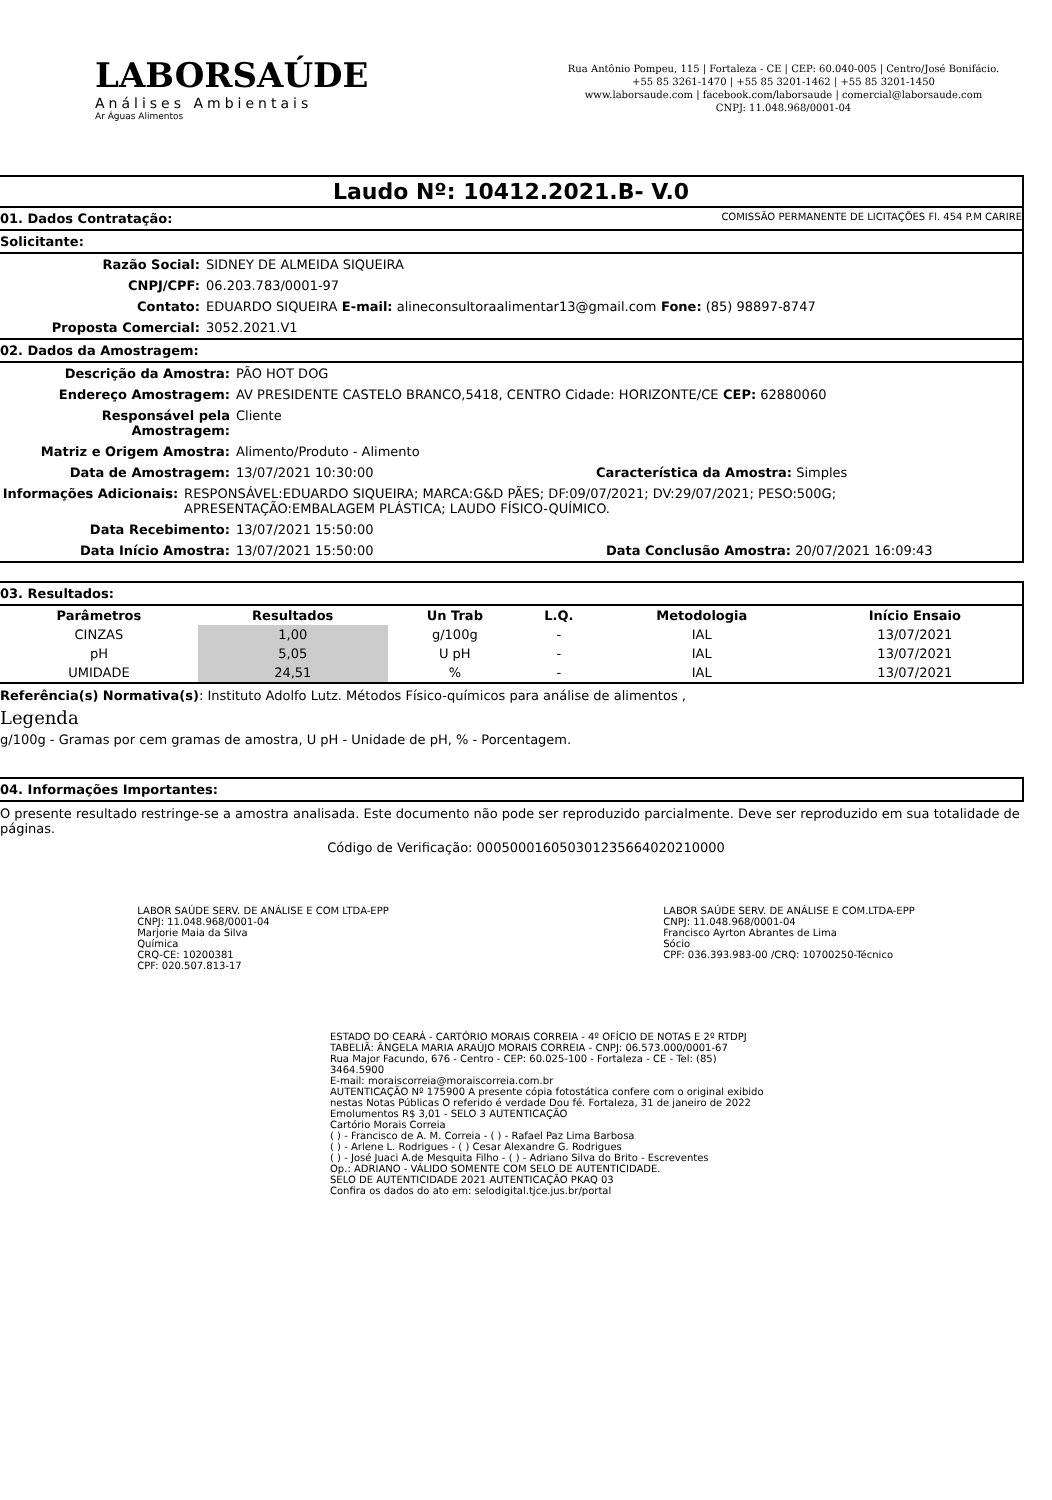LABORSAÚDE
Análises Ambientais
Ar Águas Alimentos
Rua Antônio Pompeu, 115 | Fortaleza - CE | CEP: 60.040-005 | Centro/José Bonifácio.
+55 85 3261-1470 | +55 85 3201-1462 | +55 85 3201-1450
www.laborsaude.com | facebook.com/laborsaude | comercial@laborsaude.com
CNPJ: 11.048.968/0001-04
Laudo Nº: 10412.2021.B- V.0
01. Dados Contratação: COMISSÃO PERMANENTE DE LICITAÇÕES Fl. 454 P.M CARIRE
Solicitante:
Razão Social: SIDNEY DE ALMEIDA SIQUEIRA
CNPJ/CPF: 06.203.783/0001-97
Contato: EDUARDO SIQUEIRA E-mail: alineconsultoraalimentar13@gmail.com Fone: (85) 98897-8747
Proposta Comercial: 3052.2021.V1
02. Dados da Amostragem:
Descrição da Amostra: PÃO HOT DOG
Endereço Amostragem: AV PRESIDENTE CASTELO BRANCO,5418, CENTRO Cidade: HORIZONTE/CE CEP: 62880060
Responsável pela Amostragem: Cliente
Matriz e Origem Amostra: Alimento/Produto - Alimento
Data de Amostragem: 13/07/2021 10:30:00 Característica da Amostra: Simples
Informações Adicionais: RESPONSÁVEL:EDUARDO SIQUEIRA; MARCA:G&D PÃES; DF:09/07/2021; DV:29/07/2021; PESO:500G; APRESENTAÇÃO:EMBALAGEM PLÁSTICA; LAUDO FÍSICO-QUÍMICO.
Data Recebimento: 13/07/2021 15:50:00
Data Início Amostra: 13/07/2021 15:50:00 Data Conclusão Amostra: 20/07/2021 16:09:43
03. Resultados:
| Parâmetros | Resultados | Un Trab | L.Q. | Metodologia | Início Ensaio |
| --- | --- | --- | --- | --- | --- |
| CINZAS | 1,00 | g/100g | - | IAL | 13/07/2021 |
| pH | 5,05 | U pH | - | IAL | 13/07/2021 |
| UMIDADE | 24,51 | % | - | IAL | 13/07/2021 |
Referência(s) Normativa(s): Instituto Adolfo Lutz. Métodos Físico-químicos para análise de alimentos ,
Legenda
g/100g - Gramas por cem gramas de amostra, U pH - Unidade de pH, % - Porcentagem.
04. Informações Importantes:
O presente resultado restringe-se a amostra analisada. Este documento não pode ser reproduzido parcialmente. Deve ser reproduzido em sua totalidade de páginas.
Código de Verificação: 000500016050301235664020210000
LABOR SAÚDE SERV. DE ANÁLISE E COM LTDA-EPP
CNPJ: 11.048.968/0001-04
Marjorie Maia da Silva
Química
CRQ-CE: 10200381
CPF: 020.507.813-17
LABOR SAÚDE SERV. DE ANÁLISE E COM.LTDA-EPP
CNPJ: 11.048.968/0001-04
Francisco Ayrton Abrantes de Lima
Sócio
CPF: 036.393.983-00 /CRQ: 10700250-Técnico
ESTADO DO CEARÁ - CARTÓRIO MORAIS CORREIA - 4º OFÍCIO DE NOTAS E 2º RTDPJ
TABELIÃ: ÂNGELA MARIA ARAÚJO MORAIS CORREIA - CNPJ: 06.573.000/0001-67
Rua Major Facundo, 676 - Centro - CEP: 60.025-100 - Fortaleza - CE - Tel: (85) 3464.5900
E-mail: moraiscorreia@moraiscorreia.com.br
AUTENTICAÇÃO Nº 175900 A presente cópia fotostática confere com o original exibido nestas Notas Públicas O referido é verdade Dou fé. Fortaleza, 31 de janeiro de 2022 Emolumentos R$ 3,01 - SELO 3 AUTENTICAÇÃO
Cartório Morais Correia
( ) - Francisco de A. M. Correia - ( ) - Rafael Paz Lima Barbosa
( ) - Arlene L. Rodrigues - ( ) Cesar Alexandre G. Rodrigues
( ) - José Juaci A.de Mesquita Filho - ( ) - Adriano Silva do Brito - Escreventes
Op.: ADRIANO - VÁLIDO SOMENTE COM SELO DE AUTENTICIDADE.
SELO DE AUTENTICIDADE 2021 AUTENTICAÇÃO PKAQ 03
Confira os dados do ato em: selodigital.tjce.jus.br/portal